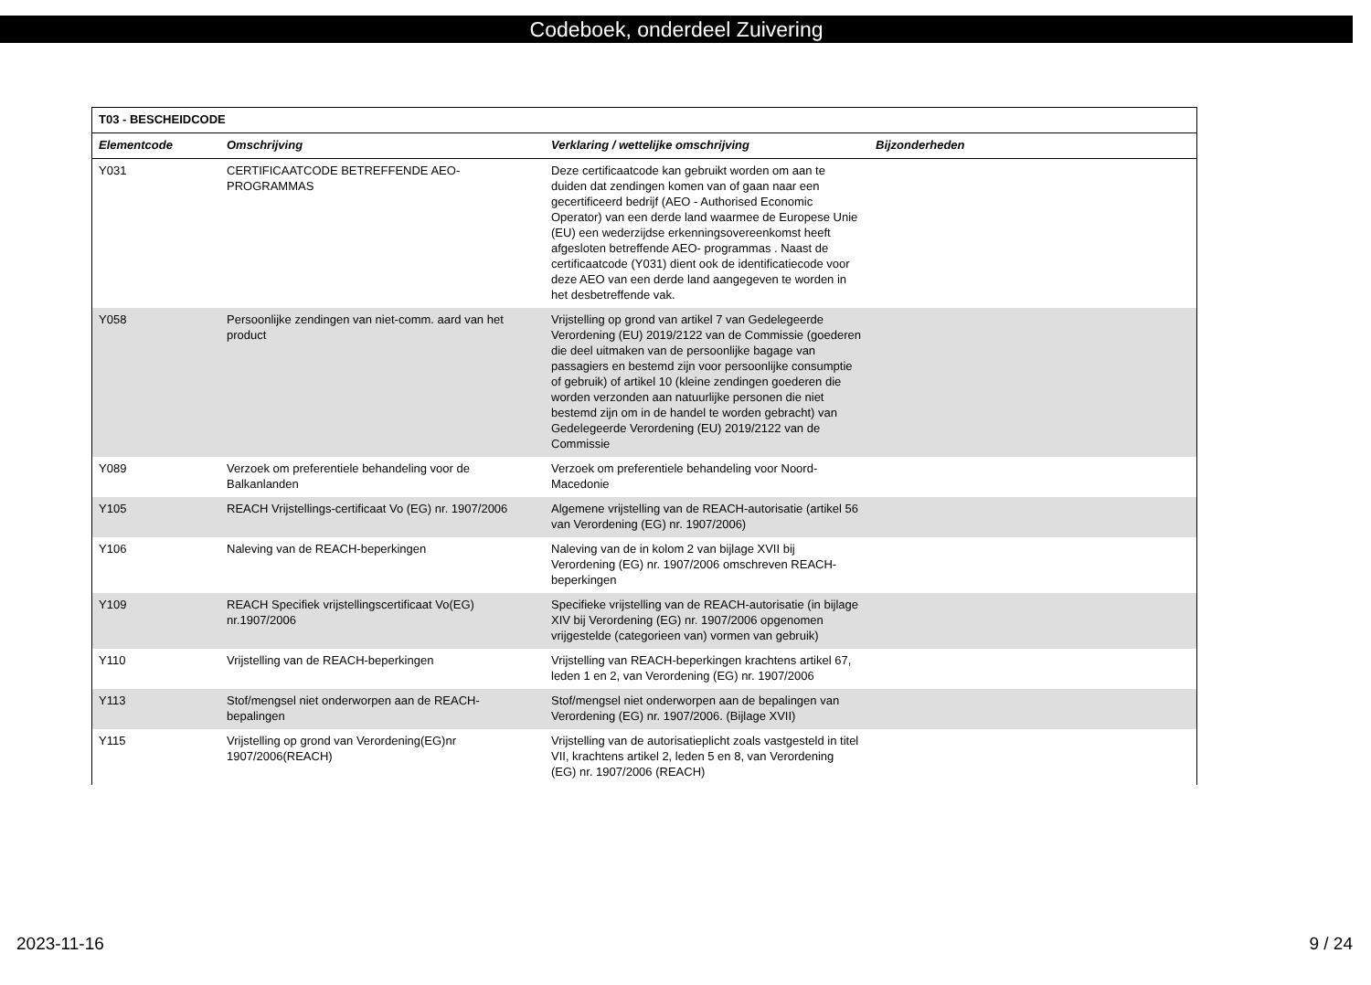Codeboek, onderdeel Zuivering
| T03 - BESCHEIDCODE | | | |
| --- | --- | --- | --- |
| Elementcode | Omschrijving | Verklaring / wettelijke omschrijving | Bijzonderheden |
| Y031 | CERTIFICAATCODE BETREFFENDE AEO-PROGRAMMAS | Deze certificaatcode kan gebruikt worden om aan te duiden dat zendingen komen van of gaan naar een gecertificeerd bedrijf (AEO - Authorised Economic Operator) van een derde land waarmee de Europese Unie (EU) een wederzijdse erkenningsovereenkomst heeft afgesloten betreffende AEO- programmas . Naast de certificaatcode (Y031) dient ook de identificatiecode voor deze AEO van een derde land aangegeven te worden in het desbetreffende vak. | |
| Y058 | Persoonlijke zendingen van niet-comm. aard van het product | Vrijstelling op grond van artikel 7 van Gedelegeerde Verordening (EU) 2019/2122 van de Commissie (goederen die deel uitmaken van de persoonlijke bagage van passagiers en bestemd zijn voor persoonlijke consumptie of gebruik) of artikel 10 (kleine zendingen goederen die worden verzonden aan natuurlijke personen die niet bestemd zijn om in de handel te worden gebracht) van Gedelegeerde Verordening (EU) 2019/2122 van de Commissie | |
| Y089 | Verzoek om preferentiele behandeling voor de Balkanlanden | Verzoek om preferentiele behandeling voor Noord-Macedonie | |
| Y105 | REACH Vrijstellings-certificaat Vo (EG) nr. 1907/2006 | Algemene vrijstelling van de REACH-autorisatie (artikel 56 van Verordening (EG) nr. 1907/2006) | |
| Y106 | Naleving van de REACH-beperkingen | Naleving van de in kolom 2 van bijlage XVII bij Verordening (EG) nr. 1907/2006 omschreven REACH-beperkingen | |
| Y109 | REACH Specifiek vrijstellingscertificaat Vo(EG) nr.1907/2006 | Specifieke vrijstelling van de REACH-autorisatie (in bijlage XIV bij Verordening (EG) nr. 1907/2006 opgenomen vrijgestelde (categorieen van) vormen van gebruik) | |
| Y110 | Vrijstelling van de REACH-beperkingen | Vrijstelling van REACH-beperkingen krachtens artikel 67, leden 1 en 2, van Verordening (EG) nr. 1907/2006 | |
| Y113 | Stof/mengsel niet onderworpen aan de REACH-bepalingen | Stof/mengsel niet onderworpen aan de bepalingen van Verordening (EG) nr. 1907/2006. (Bijlage XVII) | |
| Y115 | Vrijstelling op grond van Verordening(EG)nr 1907/2006(REACH) | Vrijstelling van de autorisatieplicht zoals vastgesteld in titel VII, krachtens artikel 2, leden 5 en 8, van Verordening (EG) nr. 1907/2006 (REACH) | |
2023-11-16 9 / 24